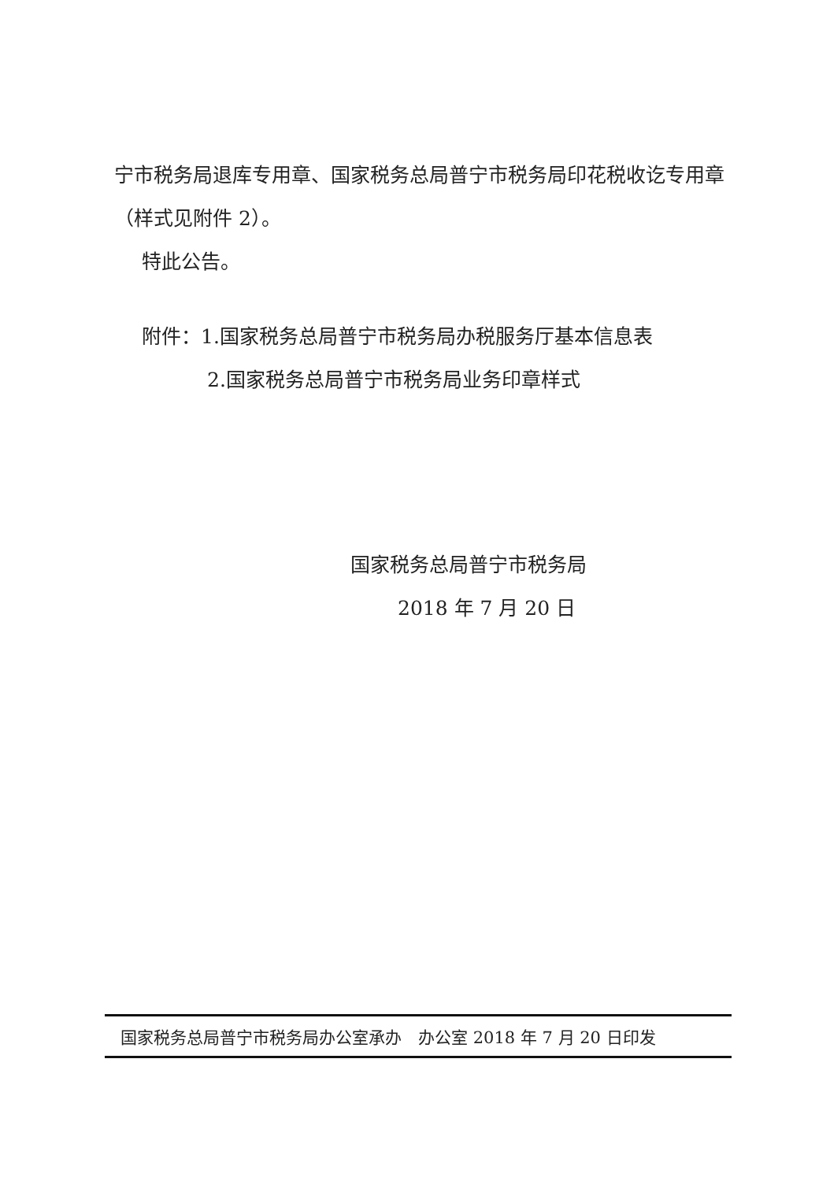宁市税务局退库专用章、国家税务总局普宁市税务局印花税收讫专用章（样式见附件 2）。
特此公告。
附件：1.国家税务总局普宁市税务局办税服务厅基本信息表
2.国家税务总局普宁市税务局业务印章样式
国家税务总局普宁市税务局
2018 年 7 月 20 日
国家税务总局普宁市税务局办公室承办　办公室 2018 年 7 月 20 日印发